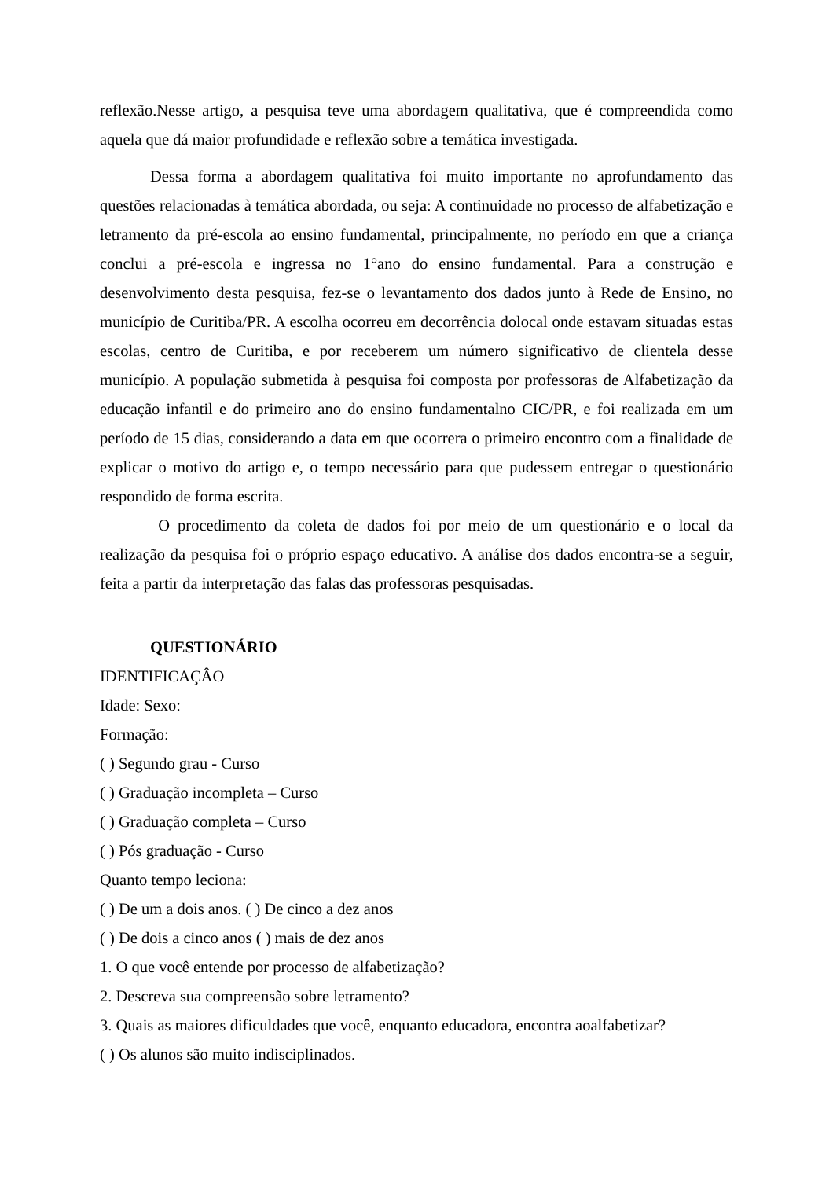reflexão.Nesse artigo, a pesquisa teve uma abordagem qualitativa, que é compreendida como aquela que dá maior profundidade e reflexão sobre a temática investigada.
Dessa forma a abordagem qualitativa foi muito importante no aprofundamento das questões relacionadas à temática abordada, ou seja: A continuidade no processo de alfabetização e letramento da pré-escola ao ensino fundamental, principalmente, no período em que a criança conclui a pré-escola e ingressa no 1°ano do ensino fundamental. Para a construção e desenvolvimento desta pesquisa, fez-se o levantamento dos dados junto à Rede de Ensino, no município de Curitiba/PR. A escolha ocorreu em decorrência dolocal onde estavam situadas estas escolas, centro de Curitiba, e por receberem um número significativo de clientela desse município. A população submetida à pesquisa foi composta por professoras de Alfabetização da educação infantil e do primeiro ano do ensino fundamentalno CIC/PR, e foi realizada em um período de 15 dias, considerando a data em que ocorrera o primeiro encontro com a finalidade de explicar o motivo do artigo e, o tempo necessário para que pudessem entregar o questionário respondido de forma escrita.
O procedimento da coleta de dados foi por meio de um questionário e o local da realização da pesquisa foi o próprio espaço educativo. A análise dos dados encontra-se a seguir, feita a partir da interpretação das falas das professoras pesquisadas.
QUESTIONÁRIO
IDENTIFICAÇÂO
Idade: Sexo:
Formação:
( ) Segundo grau - Curso
( ) Graduação incompleta – Curso
( ) Graduação completa – Curso
( ) Pós graduação - Curso
Quanto tempo leciona:
( ) De um a dois anos. ( ) De cinco a dez anos
( ) De dois a cinco anos ( ) mais de dez anos
1. O que você entende por processo de alfabetização?
2. Descreva sua compreensão sobre letramento?
3. Quais as maiores dificuldades que você, enquanto educadora, encontra aoalfabetizar?
( ) Os alunos são muito indisciplinados.